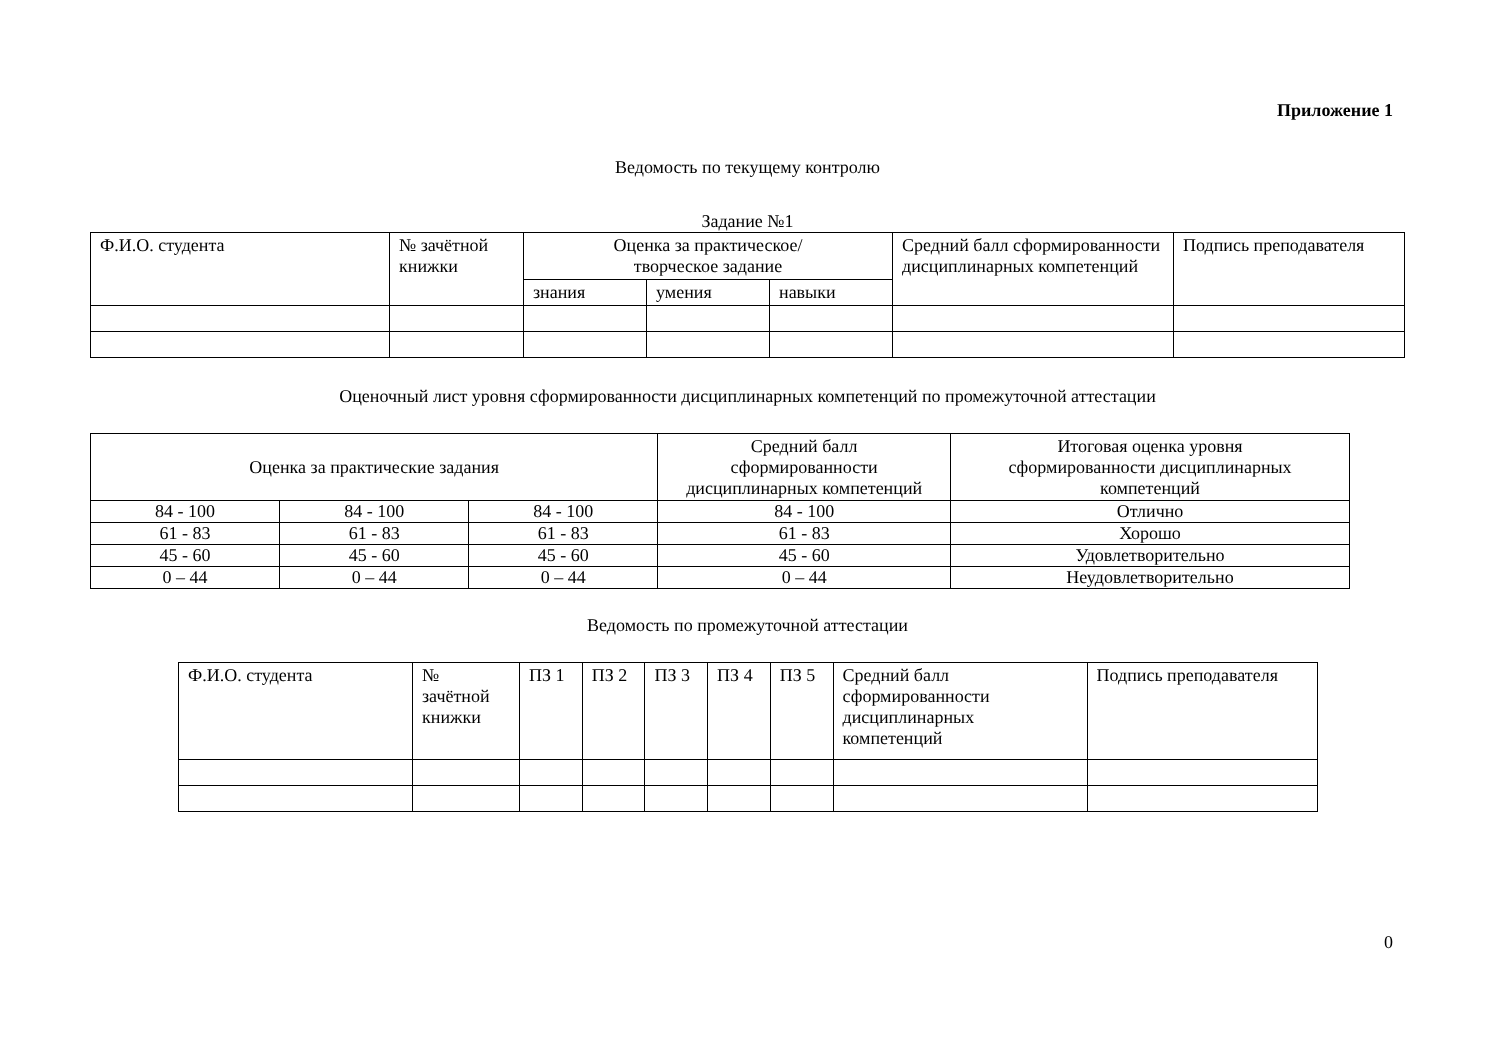Приложение 1
Ведомость по текущему контролю
Задание №1
| Ф.И.О. студента | № зачётной книжки | Оценка за практическое/ творческое задание | | | Средний балл сформированности дисциплинарных компетенций | Подпись преподавателя |
| --- | --- | --- | --- | --- | --- | --- |
| | | знания | умения | навыки | | |
Оценочный лист уровня сформированности дисциплинарных компетенций по промежуточной аттестации
| Оценка за практические задания | | | Средний балл сформированности дисциплинарных компетенций | Итоговая оценка уровня сформированности дисциплинарных компетенций |
| --- | --- | --- | --- | --- |
| 84 - 100 | 84 - 100 | 84 - 100 | 84 - 100 | Отлично |
| 61 - 83 | 61 - 83 | 61 - 83 | 61 - 83 | Хорошо |
| 45 - 60 | 45 - 60 | 45 - 60 | 45 - 60 | Удовлетворительно |
| 0 – 44 | 0 – 44 | 0 – 44 | 0 – 44 | Неудовлетворительно |
Ведомость по промежуточной аттестации
| Ф.И.О. студента | № зачётной книжки | ПЗ 1 | ПЗ 2 | ПЗ 3 | ПЗ 4 | ПЗ 5 | Средний балл сформированности дисциплинарных компетенций | Подпись преподавателя |
| --- | --- | --- | --- | --- | --- | --- | --- | --- |
0